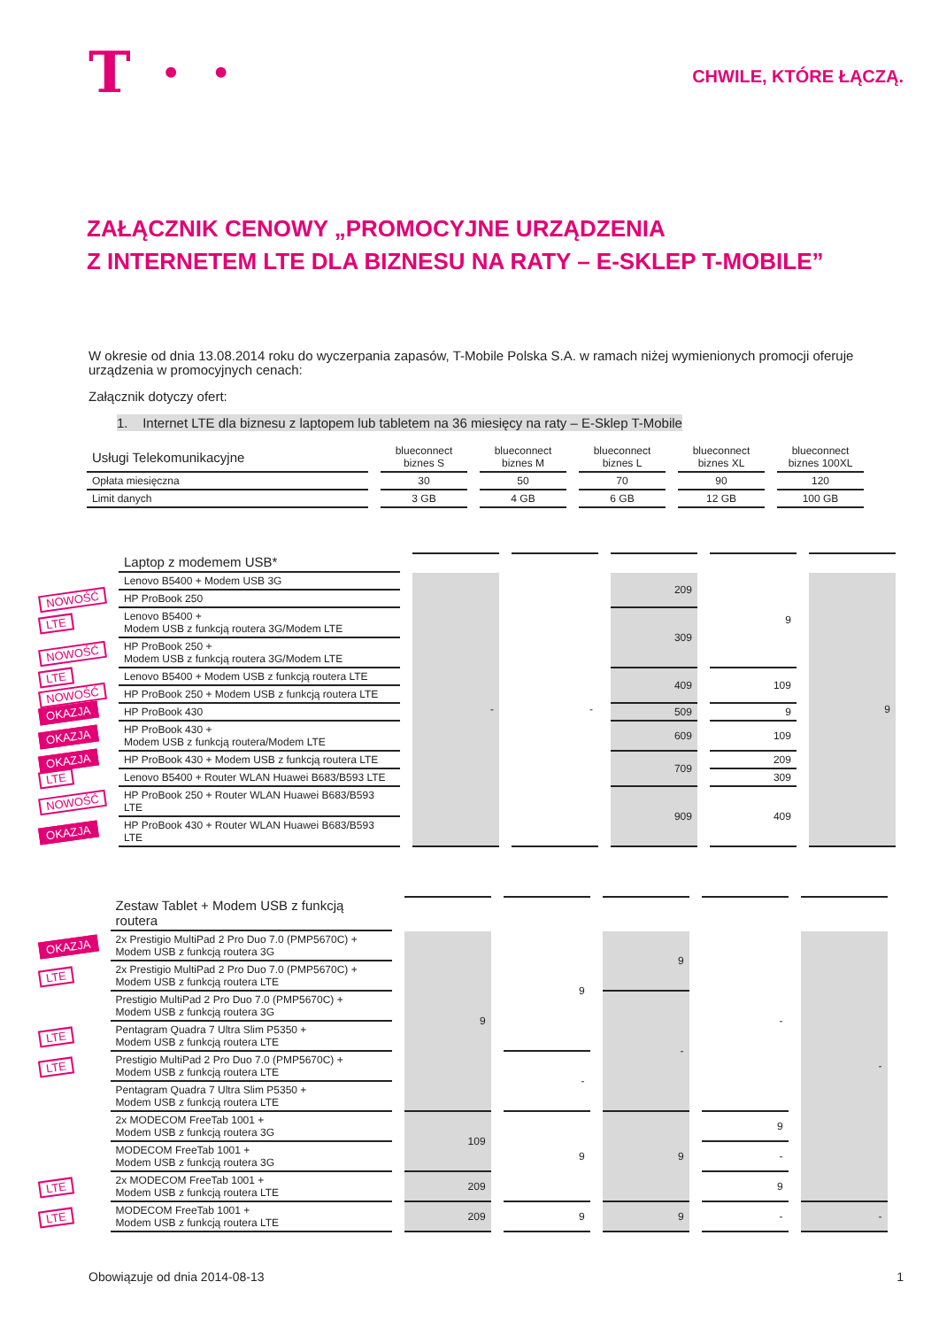T · ·
CHWILE, KTÓRE ŁĄCZĄ.
ZAŁĄCZNIK CENOWY „PROMOCYJNE URZĄDZENIA
Z INTERNETEM LTE DLA BIZNESU NA RATY – E-SKLEP T-MOBILE”
W okresie od dnia 13.08.2014 roku do wyczerpania zapasów, T-Mobile Polska S.A. w ramach niżej wymienionych promocji oferuje urządzenia w promocyjnych cenach:
Załącznik dotyczy ofert:
1. Internet LTE dla biznesu z laptopem lub tabletem na 36 miesięcy na raty – E-Sklep T-Mobile
| Usługi Telekomunikacyjne | blueconnect biznes S | blueconnect biznes M | blueconnect biznes L | blueconnect biznes XL | blueconnect biznes 100XL |
| --- | --- | --- | --- | --- | --- |
| Opłata miesięczna | 30 | 50 | 70 | 90 | 120 |
| Limit danych | 3 GB | 4 GB | 6 GB | 12 GB | 100 GB |
| | Laptop z modemem USB* | | | | | |
| | Lenovo B5400 + Modem USB 3G | - | - | 209 | 9 | 9 |
| NOWOŚĆ | HP ProBook 250 | | | | | |
| LTE | Lenovo B5400 + Modem USB z funkcją routera 3G/Modem LTE | | | 309 | | |
| NOWOŚĆ | HP ProBook 250 + Modem USB z funkcją routera 3G/Modem LTE | | | | | |
| LTE | Lenovo B5400 + Modem USB z funkcją routera LTE | | | 409 | 109 | |
| NOWOŚĆ | HP ProBook 250 + Modem USB z funkcją routera LTE | | | | | |
| OKAZJA | HP ProBook 430 | | | 509 | 9 | |
| OKAZJA | HP ProBook 430 + Modem USB z funkcją routera/Modem LTE | | | 609 | 109 | |
| OKAZJA | HP ProBook 430 + Modem USB z funkcją routera LTE | | | 709 | 209 | |
| LTE | Lenovo B5400 + Router WLAN Huawei B683/B593 LTE | | | | 309 | |
| NOWOŚĆ | HP ProBook 250 + Router WLAN Huawei B683/B593 LTE | | | 909 | 409 | |
| OKAZJA | HP ProBook 430 + Router WLAN Huawei B683/B593 LTE | | | | | |
| | Zestaw Tablet + Modem USB z funkcją routera | | | | | |
| OKAZJA | 2x Prestigio MultiPad 2 Pro Duo 7.0 (PMP5670C) + Modem USB z funkcją routera 3G | 9 | 9 | 9 | - | - |
| LTE | 2x Prestigio MultiPad 2 Pro Duo 7.0 (PMP5670C) + Modem USB z funkcją routera LTE | | | | | |
| | Prestigio MultiPad 2 Pro Duo 7.0 (PMP5670C) + Modem USB z funkcją routera 3G | | | - | | |
| LTE | Pentagram Quadra 7 Ultra Slim P5350 + Modem USB z funkcją routera LTE | | | | | |
| LTE | Prestigio MultiPad 2 Pro Duo 7.0 (PMP5670C) + Modem USB z funkcją routera LTE | | - | | | |
| | Pentagram Quadra 7 Ultra Slim P5350 + Modem USB z funkcją routera LTE | | | | | |
| | 2x MODECOM FreeTab 1001 + Modem USB z funkcją routera 3G | 109 | 9 | 9 | 9 | |
| | MODECOM FreeTab 1001 + Modem USB z funkcją routera 3G | | | | - | |
| LTE | 2x MODECOM FreeTab 1001 + Modem USB z funkcją routera LTE | 209 | | | 9 | |
| LTE | MODECOM FreeTab 1001 + Modem USB z funkcją routera LTE | 209 | 9 | 9 | - | - |
Obowiązuje od dnia 2014-08-13 1